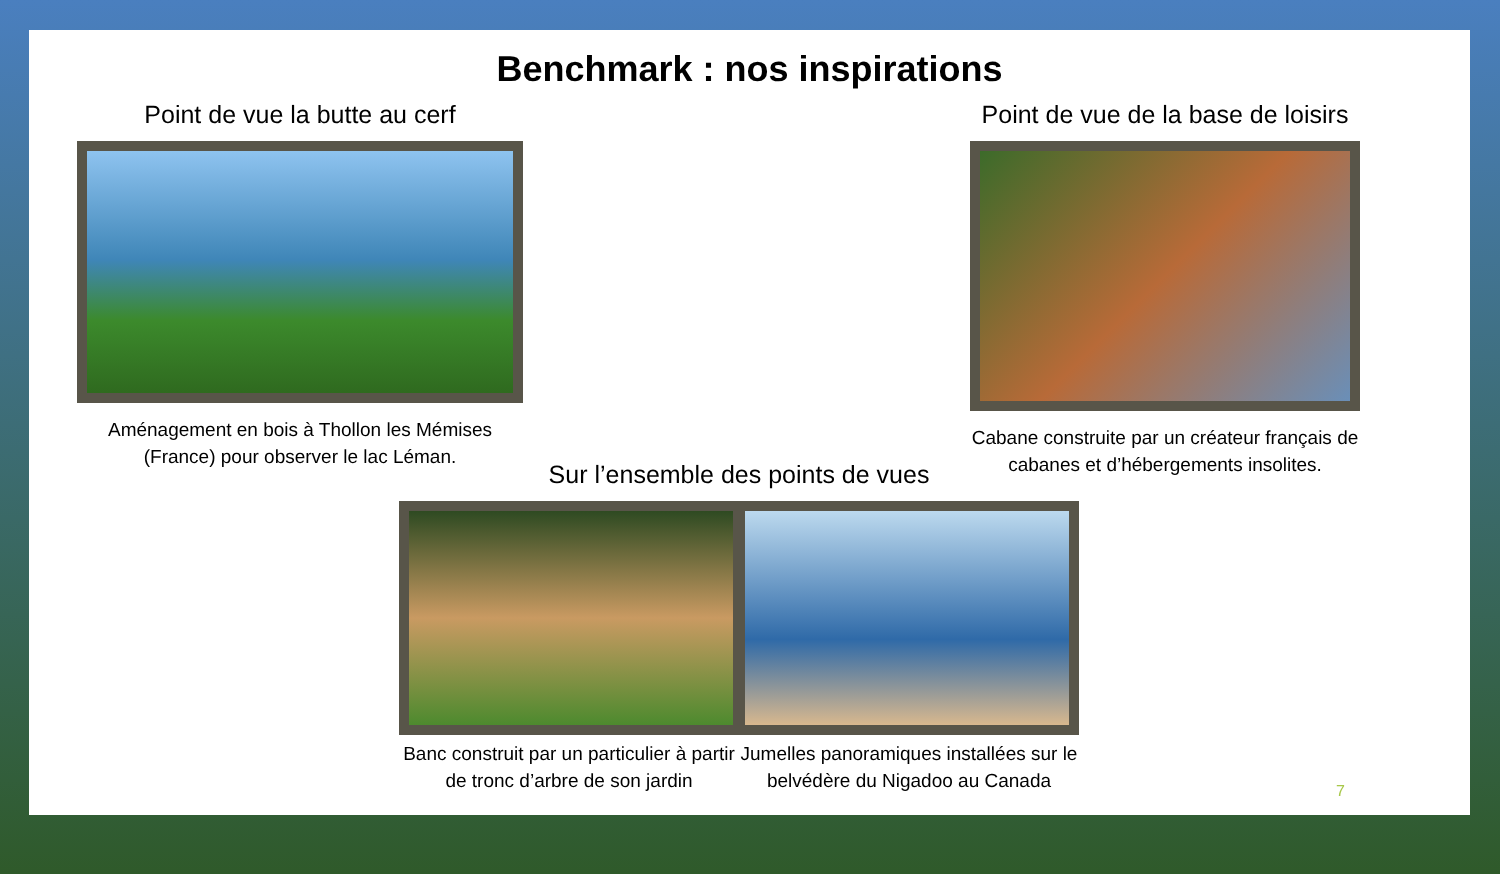Benchmark : nos inspirations
Point de vue la butte au cerf
Aménagement en bois à Thollon les Mémises (France) pour observer le lac Léman.
Point de vue de la base de loisirs
Cabane construite par un créateur français de cabanes et d’hébergements insolites.
Sur l’ensemble des points de vues
Banc construit par un particulier à partir de tronc d’arbre de son jardin
Jumelles panoramiques installées sur le belvédère du Nigadoo au Canada
7